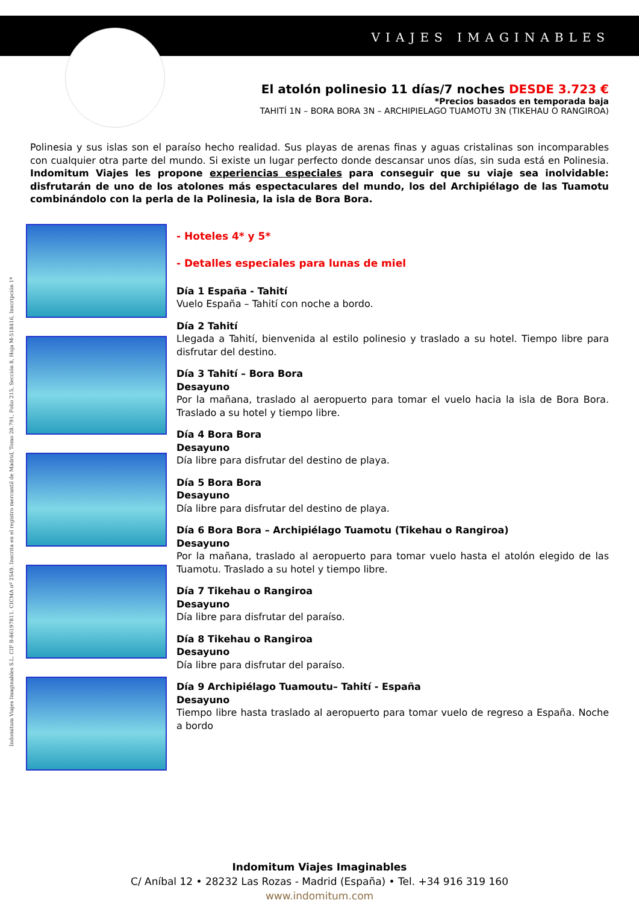Indomitum Viajes Imaginables S.L. CIF B-86197811. CICMA nº 2549. Inscrita en el registro mercantil de Madrid, Tomo 28.791, Folio 215, Sección 8, Hoja M-518416, Inscripción 1ª
VIAJES IMAGINABLES
El atolón polinesio 11 días/7 noches DESDE 3.723 €
*Precios basados en temporada baja
TAHITÍ 1N – BORA BORA 3N – ARCHIPIELAGO TUAMOTU 3N (TIKEHAU O RANGIROA)
Polinesia y sus islas son el paraíso hecho realidad. Sus playas de arenas finas y aguas cristalinas son incomparables con cualquier otra parte del mundo. Si existe un lugar perfecto donde descansar unos días, sin suda está en Polinesia. Indomitum Viajes les propone experiencias especiales para conseguir que su viaje sea inolvidable: disfrutarán de uno de los atolones más espectaculares del mundo, los del Archipiélago de las Tuamotu combinándolo con la perla de la Polinesia, la isla de Bora Bora.
- Hoteles 4* y 5*
- Detalles especiales para lunas de miel
Día 1 España - Tahití
Vuelo España – Tahití con noche a bordo.
Día 2 Tahití
Llegada a Tahití, bienvenida al estilo polinesio y traslado a su hotel. Tiempo libre para disfrutar del destino.
Día 3 Tahití – Bora Bora
Desayuno
Por la mañana, traslado al aeropuerto para tomar el vuelo hacia la isla de Bora Bora. Traslado a su hotel y tiempo libre.
Día 4 Bora Bora
Desayuno
Día libre para disfrutar del destino de playa.
Día 5 Bora Bora
Desayuno
Día libre para disfrutar del destino de playa.
Día 6 Bora Bora – Archipiélago Tuamotu (Tikehau o Rangiroa)
Desayuno
Por la mañana, traslado al aeropuerto para tomar vuelo hasta el atolón elegido de las Tuamotu. Traslado a su hotel y tiempo libre.
Día 7 Tikehau o Rangiroa
Desayuno
Día libre para disfrutar del paraíso.
Día 8 Tikehau o Rangiroa
Desayuno
Día libre para disfrutar del paraíso.
Día 9 Archipiélago Tuamoutu– Tahití - España
Desayuno
Tiempo libre hasta traslado al aeropuerto para tomar vuelo de regreso a España. Noche a bordo
Indomitum Viajes Imaginables
C/ Aníbal 12 • 28232 Las Rozas - Madrid (España) • Tel. +34 916 319 160
www.indomitum.com